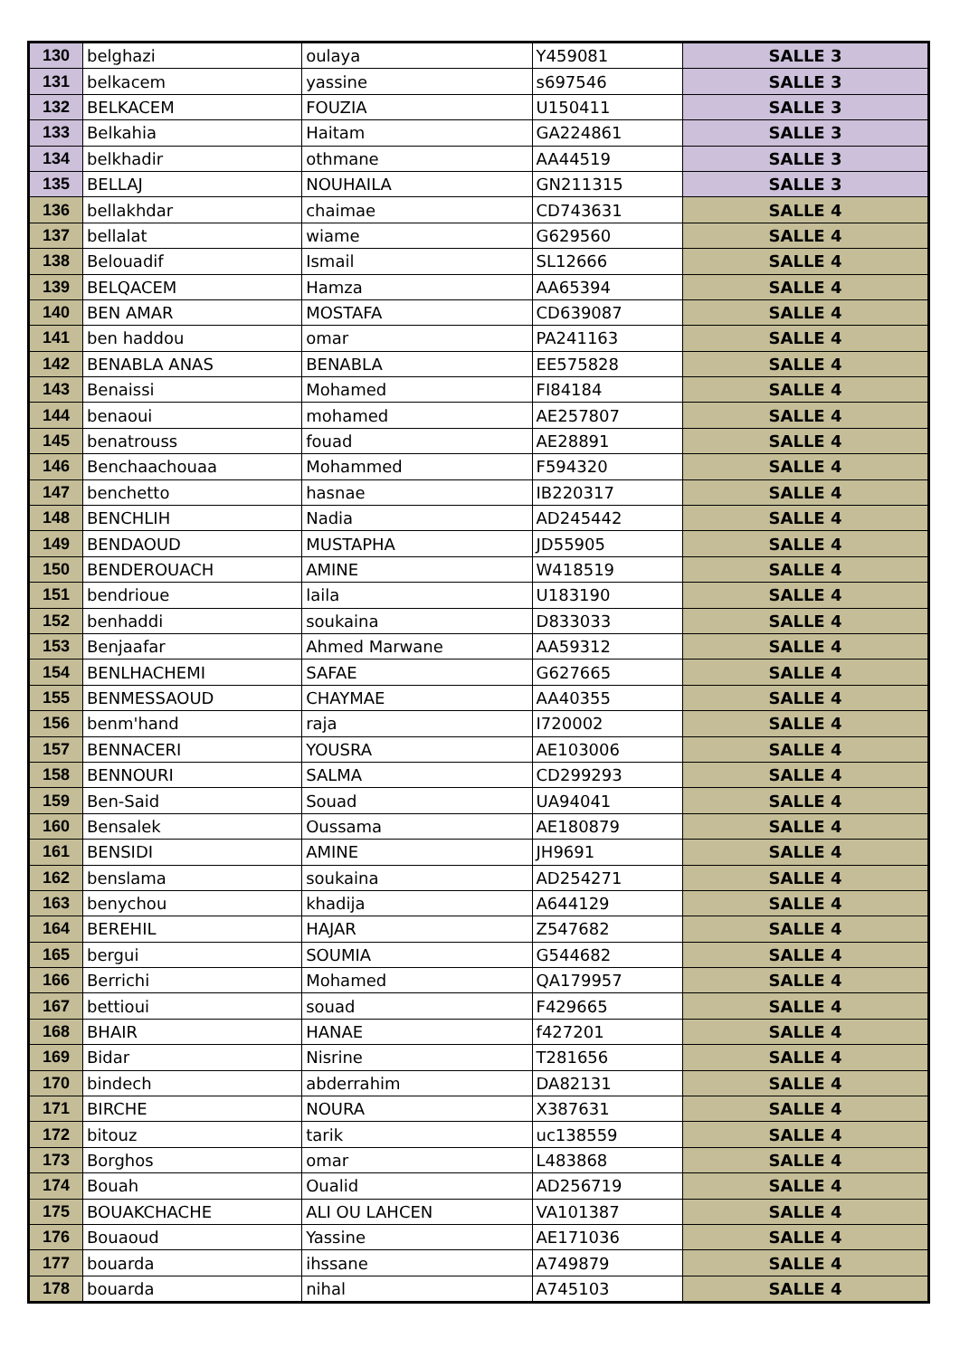| 130 | belghazi | oulaya | Y459081 | SALLE 3 |
| 131 | belkacem | yassine | s697546 | SALLE 3 |
| 132 | BELKACEM | FOUZIA | U150411 | SALLE 3 |
| 133 | Belkahia | Haitam | GA224861 | SALLE 3 |
| 134 | belkhadir | othmane | AA44519 | SALLE 3 |
| 135 | BELLAJ | NOUHAILA | GN211315 | SALLE 3 |
| 136 | bellakhdar | chaimae | CD743631 | SALLE 4 |
| 137 | bellalat | wiame | G629560 | SALLE 4 |
| 138 | Belouadif | Ismail | SL12666 | SALLE 4 |
| 139 | BELQACEM | Hamza | AA65394 | SALLE 4 |
| 140 | BEN AMAR | MOSTAFA | CD639087 | SALLE 4 |
| 141 | ben haddou | omar | PA241163 | SALLE 4 |
| 142 | BENABLA ANAS | BENABLA | EE575828 | SALLE 4 |
| 143 | Benaissi | Mohamed | FI84184 | SALLE 4 |
| 144 | benaoui | mohamed | AE257807 | SALLE 4 |
| 145 | benatrouss | fouad | AE28891 | SALLE 4 |
| 146 | Benchaachouaa | Mohammed | F594320 | SALLE 4 |
| 147 | benchetto | hasnae | IB220317 | SALLE 4 |
| 148 | BENCHLIH | Nadia | AD245442 | SALLE 4 |
| 149 | BENDAOUD | MUSTAPHA | JD55905 | SALLE 4 |
| 150 | BENDEROUACH | AMINE | W418519 | SALLE 4 |
| 151 | bendrioue | laila | U183190 | SALLE 4 |
| 152 | benhaddi | soukaina | D833033 | SALLE 4 |
| 153 | Benjaafar | Ahmed Marwane | AA59312 | SALLE 4 |
| 154 | BENLHACHEMI | SAFAE | G627665 | SALLE 4 |
| 155 | BENMESSAOUD | CHAYMAE | AA40355 | SALLE 4 |
| 156 | benm'hand | raja | I720002 | SALLE 4 |
| 157 | BENNACERI | YOUSRA | AE103006 | SALLE 4 |
| 158 | BENNOURI | SALMA | CD299293 | SALLE 4 |
| 159 | Ben-Said | Souad | UA94041 | SALLE 4 |
| 160 | Bensalek | Oussama | AE180879 | SALLE 4 |
| 161 | BENSIDI | AMINE | JH9691 | SALLE 4 |
| 162 | benslama | soukaina | AD254271 | SALLE 4 |
| 163 | benychou | khadija | A644129 | SALLE 4 |
| 164 | BEREHIL | HAJAR | Z547682 | SALLE 4 |
| 165 | bergui | SOUMIA | G544682 | SALLE 4 |
| 166 | Berrichi | Mohamed | QA179957 | SALLE 4 |
| 167 | bettioui | souad | F429665 | SALLE 4 |
| 168 | BHAIR | HANAE | f427201 | SALLE 4 |
| 169 | Bidar | Nisrine | T281656 | SALLE 4 |
| 170 | bindech | abderrahim | DA82131 | SALLE 4 |
| 171 | BIRCHE | NOURA | X387631 | SALLE 4 |
| 172 | bitouz | tarik | uc138559 | SALLE 4 |
| 173 | Borghos | omar | L483868 | SALLE 4 |
| 174 | Bouah | Oualid | AD256719 | SALLE 4 |
| 175 | BOUAKCHACHE | ALI OU LAHCEN | VA101387 | SALLE 4 |
| 176 | Bouaoud | Yassine | AE171036 | SALLE 4 |
| 177 | bouarda | ihssane | A749879 | SALLE 4 |
| 178 | bouarda | nihal | A745103 | SALLE 4 |